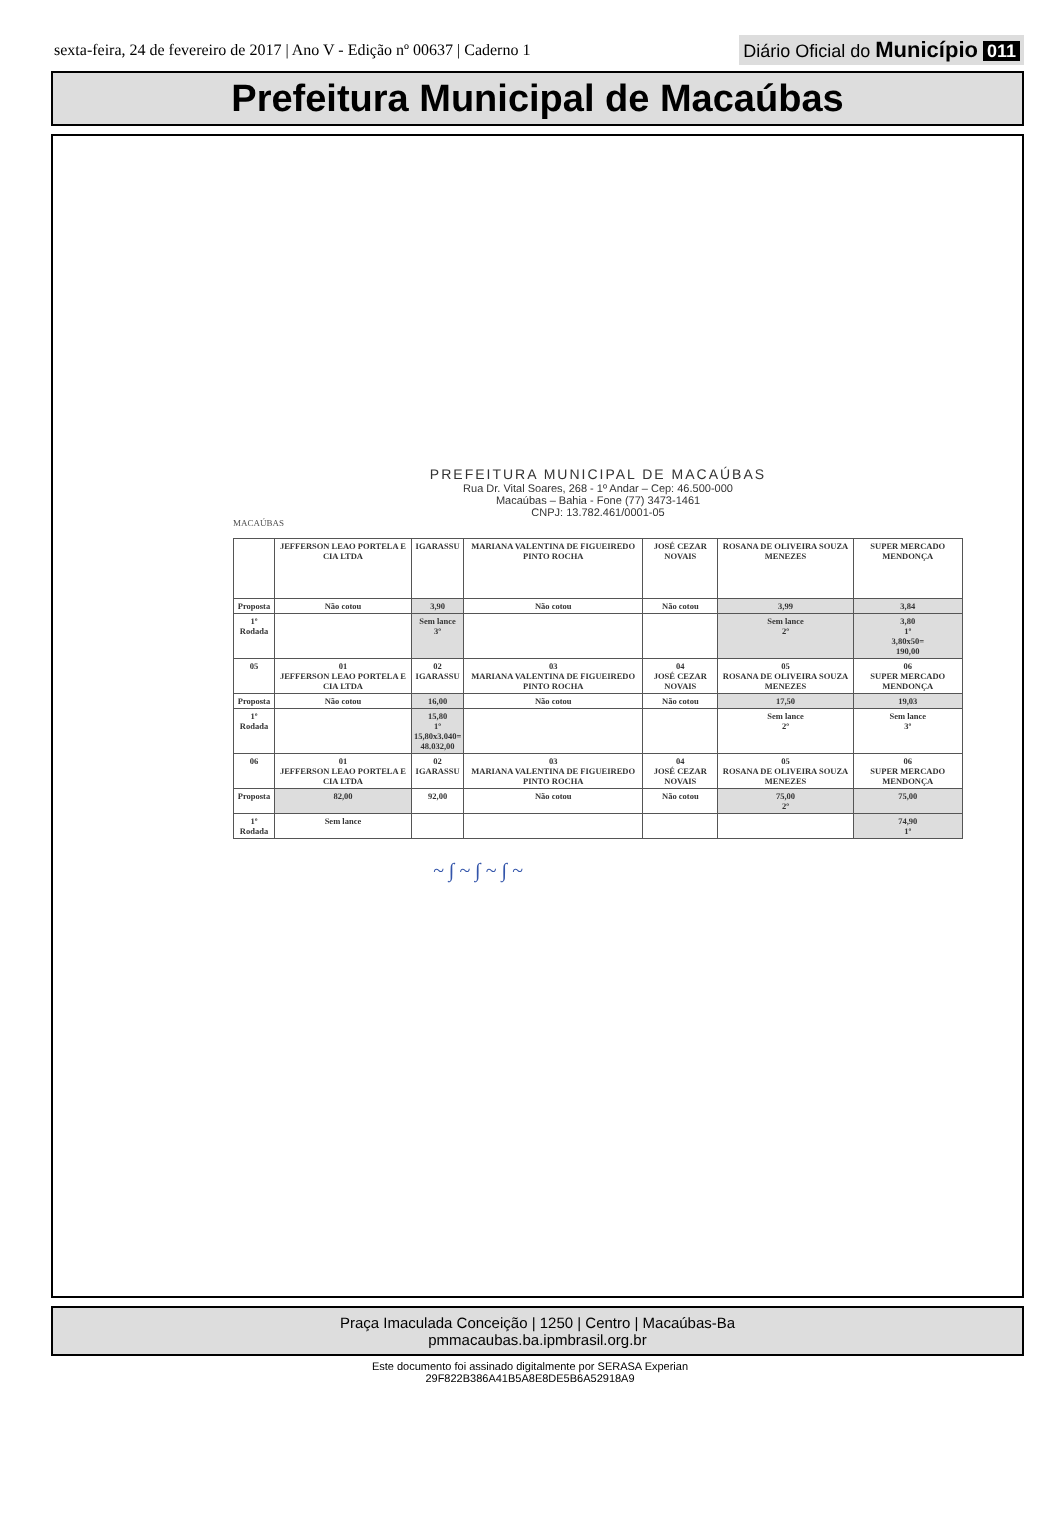sexta-feira, 24 de fevereiro de 2017 | Ano V - Edição nº 00637 | Caderno 1 Diário Oficial do Município 011
Prefeitura Municipal de Macaúbas
PREFEITURA MUNICIPAL DE MACAÚBAS
Rua Dr. Vital Soares, 268 - 1º Andar – Cep: 46.500-000
Macaúbas – Bahia - Fone (77) 3473-1461
CNPJ: 13.782.461/0001-05
MACAÚBAS
| | JEFFERSON LEAO PORTELA E CIA LTDA | IGARASSU | MARIANA VALENTINA DE FIGUEIREDO PINTO ROCHA | JOSÉ CEZAR NOVAIS | ROSANA DE OLIVEIRA SOUZA MENEZES | SUPER MERCADO MENDONÇA |
| Proposta | Não cotou | 3,90 | Não cotou | Não cotou | 3,99 | 3,84 |
| 1º Rodada | | Sem lance 3º | | | Sem lance 2º | 3,80 1º 3,80x50= 190,00 |
| 05 | 01 JEFFERSON LEAO PORTELA E CIA LTDA | 02 IGARASSU | 03 MARIANA VALENTINA DE FIGUEIREDO PINTO ROCHA | 04 JOSÉ CEZAR NOVAIS | 05 ROSANA DE OLIVEIRA SOUZA MENEZES | 06 SUPER MERCADO MENDONÇA |
| Proposta | Não cotou | 16,00 | Não cotou | Não cotou | 17,50 | 19,03 |
| 1º Rodada | | 15,80 1º 15,80x3.040= 48.032,00 | | | Sem lance 2º | Sem lance 3º |
| 06 | 01 JEFFERSON LEAO PORTELA E CIA LTDA | 02 IGARASSU | 03 MARIANA VALENTINA DE FIGUEIREDO PINTO ROCHA | 04 JOSÉ CEZAR NOVAIS | 05 ROSANA DE OLIVEIRA SOUZA MENEZES | 06 SUPER MERCADO MENDONÇA |
| Proposta | 82,00 | 92,00 | Não cotou | Não cotou | 75,00 2º | 75,00 |
| 1º Rodada | Sem lance | | | | | 74,90 1º |
~ ∫ ~ ∫ ~ ∫ ~
Praça Imaculada Conceição | 1250 | Centro | Macaúbas-Ba
pmmacaubas.ba.ipmbrasil.org.br
Este documento foi assinado digitalmente por SERASA Experian
29F822B386A41B5A8E8DE5B6A52918A9